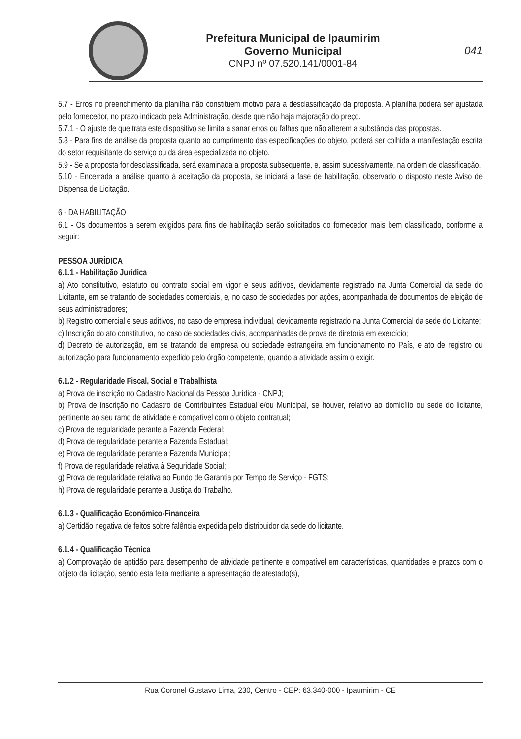Prefeitura Municipal de Ipaumirim
Governo Municipal
CNPJ nº 07.520.141/0001-84
041
5.7 - Erros no preenchimento da planilha não constituem motivo para a desclassificação da proposta. A planilha poderá ser ajustada pelo fornecedor, no prazo indicado pela Administração, desde que não haja majoração do preço.
5.7.1 - O ajuste de que trata este dispositivo se limita a sanar erros ou falhas que não alterem a substância das propostas.
5.8 - Para fins de análise da proposta quanto ao cumprimento das especificações do objeto, poderá ser colhida a manifestação escrita do setor requisitante do serviço ou da área especializada no objeto.
5.9 - Se a proposta for desclassificada, será examinada a proposta subsequente, e, assim sucessivamente, na ordem de classificação.
5.10 - Encerrada a análise quanto à aceitação da proposta, se iniciará a fase de habilitação, observado o disposto neste Aviso de Dispensa de Licitação.
6 - DA HABILITAÇÃO
6.1 - Os documentos a serem exigidos para fins de habilitação serão solicitados do fornecedor mais bem classificado, conforme a seguir:
PESSOA JURÍDICA
6.1.1 - Habilitação Jurídica
a) Ato constitutivo, estatuto ou contrato social em vigor e seus aditivos, devidamente registrado na Junta Comercial da sede do Licitante, em se tratando de sociedades comerciais, e, no caso de sociedades por ações, acompanhada de documentos de eleição de seus administradores;
b) Registro comercial e seus aditivos, no caso de empresa individual, devidamente registrado na Junta Comercial da sede do Licitante;
c) Inscrição do ato constitutivo, no caso de sociedades civis, acompanhadas de prova de diretoria em exercício;
d) Decreto de autorização, em se tratando de empresa ou sociedade estrangeira em funcionamento no País, e ato de registro ou autorização para funcionamento expedido pelo órgão competente, quando a atividade assim o exigir.
6.1.2 - Regularidade Fiscal, Social e Trabalhista
a) Prova de inscrição no Cadastro Nacional da Pessoa Jurídica - CNPJ;
b) Prova de inscrição no Cadastro de Contribuintes Estadual e/ou Municipal, se houver, relativo ao domicílio ou sede do licitante, pertinente ao seu ramo de atividade e compatível com o objeto contratual;
c) Prova de regularidade perante a Fazenda Federal;
d) Prova de regularidade perante a Fazenda Estadual;
e) Prova de regularidade perante a Fazenda Municipal;
f) Prova de regularidade relativa à Seguridade Social;
g) Prova de regularidade relativa ao Fundo de Garantia por Tempo de Serviço - FGTS;
h) Prova de regularidade perante a Justiça do Trabalho.
6.1.3 - Qualificação Econômico-Financeira
a) Certidão negativa de feitos sobre falência expedida pelo distribuidor da sede do licitante.
6.1.4 - Qualificação Técnica
a) Comprovação de aptidão para desempenho de atividade pertinente e compatível em características, quantidades e prazos com o objeto da licitação, sendo esta feita mediante a apresentação de atestado(s),
Rua Coronel Gustavo Lima, 230, Centro - CEP: 63.340-000 - Ipaumirim - CE